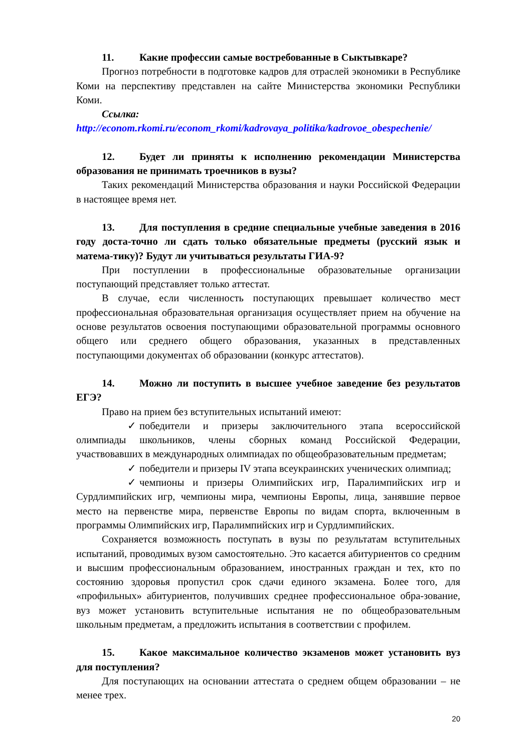11. Какие профессии самые востребованные в Сыктывкаре?
Прогноз потребности в подготовке кадров для отраслей экономики в Республике Коми на перспективу представлен на сайте Министерства экономики Республики Коми.
Ссылка:
http://econom.rkomi.ru/econom_rkomi/kadrovaya_politika/kadrovoe_obespechenie/
12. Будет ли приняты к исполнению рекомендации Министерства образования не принимать троечников в вузы?
Таких рекомендаций Министерства образования и науки Российской Федерации в настоящее время нет.
13. Для поступления в средние специальные учебные заведения в 2016 году доста-точно ли сдать только обязательные предметы (русский язык и матема-тику)? Будут ли учитываться результаты ГИА-9?
При поступлении в профессиональные образовательные организации поступающий представляет только аттестат.
В случае, если численность поступающих превышает количество мест профессиональная образовательная организация осуществляет прием на обучение на основе результатов освоения поступающими образовательной программы основного общего или среднего общего образования, указанных в представленных поступающими документах об образовании (конкурс аттестатов).
14. Можно ли поступить в высшее учебное заведение без результатов ЕГЭ?
Право на прием без вступительных испытаний имеют:
✓ победители и призеры заключительного этапа всероссийской олимпиады школьников, члены сборных команд Российской Федерации, участвовавших в международных олимпиадах по общеобразовательным предметам;
✓ победители и призеры IV этапа всеукраинских ученических олимпиад;
✓ чемпионы и призеры Олимпийских игр, Паралимпийских игр и Сурдлимпийских игр, чемпионы мира, чемпионы Европы, лица, занявшие первое место на первенстве мира, первенстве Европы по видам спорта, включенным в программы Олимпийских игр, Паралимпийских игр и Сурдлимпийских.
Сохраняется возможность поступать в вузы по результатам вступительных испытаний, проводимых вузом самостоятельно. Это касается абитуриентов со средним и высшим профессиональным образованием, иностранных граждан и тех, кто по состоянию здоровья пропустил срок сдачи единого экзамена. Более того, для «профильных» абитуриентов, получивших среднее профессиональное обра-зование, вуз может установить вступительные испытания не по общеобразовательным школьным предметам, а предложить испытания в соответствии с профилем.
15. Какое максимальное количество экзаменов может установить вуз для поступления?
Для поступающих на основании аттестата о среднем общем образовании – не менее трех.
20